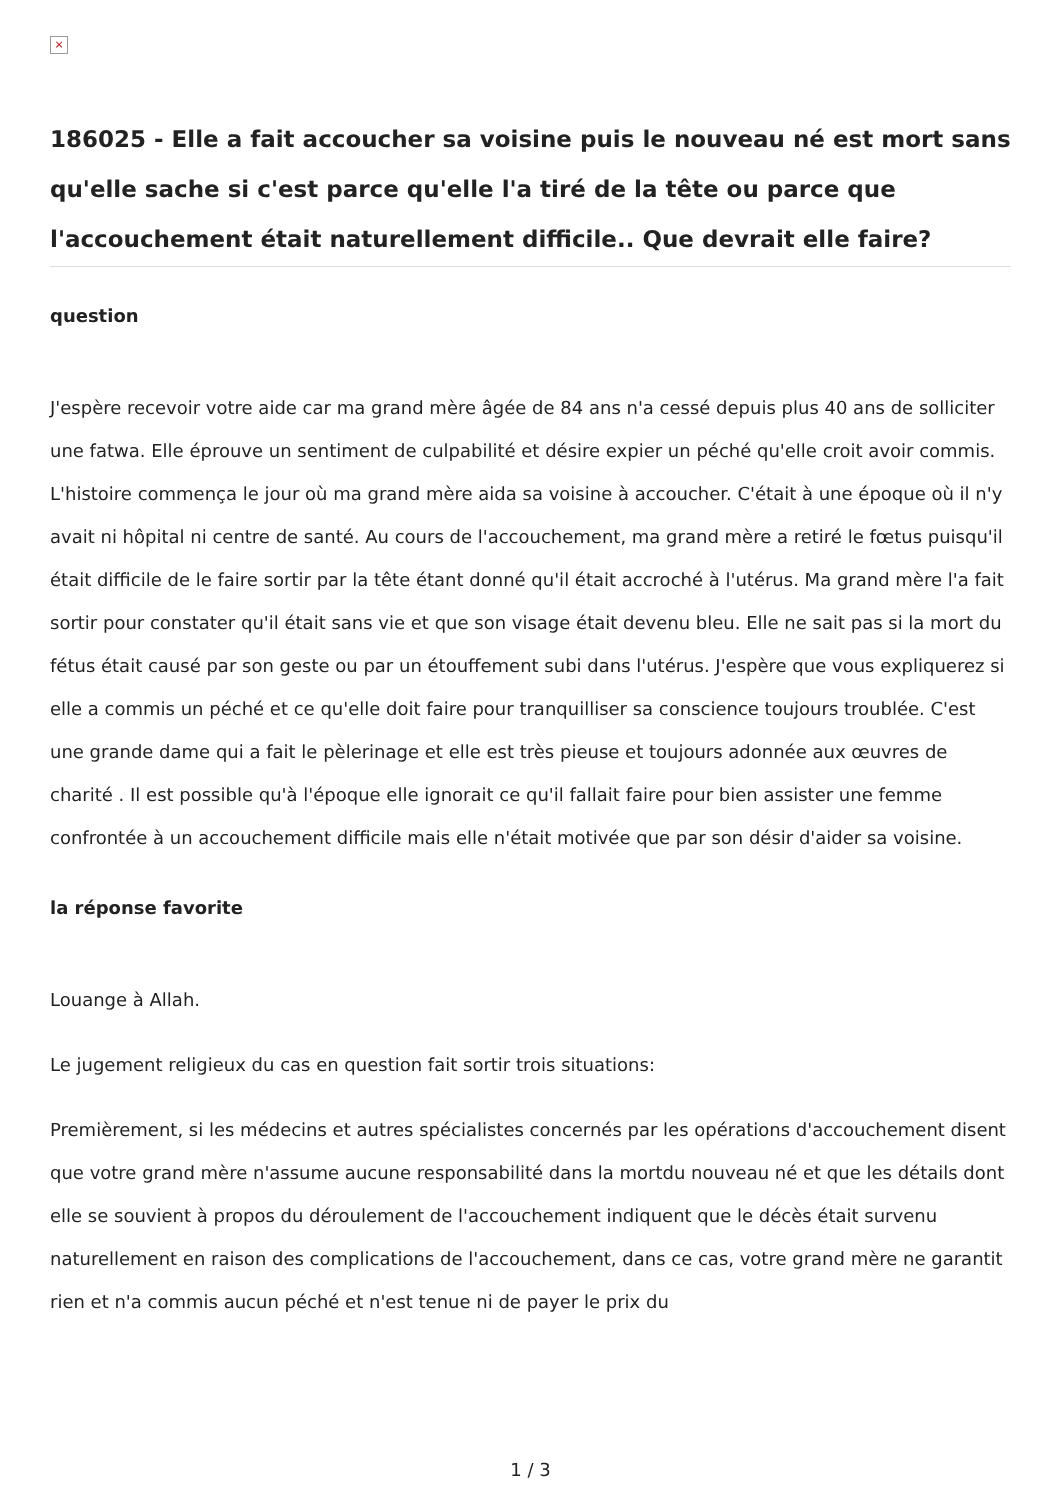×
186025 - Elle a fait accoucher sa voisine puis le nouveau né est mort sans qu'elle sache si c'est parce qu'elle l'a tiré de la tête ou parce que l'accouchement était naturellement difficile.. Que devrait elle faire?
question
J'espère recevoir votre aide car ma grand mère âgée de 84 ans n'a cessé depuis plus 40 ans de solliciter une fatwa. Elle éprouve un sentiment de culpabilité et désire expier un péché qu'elle croit avoir commis. L'histoire commença le jour où ma grand mère aida sa voisine à accoucher. C'était à une époque où il n'y avait ni hôpital ni centre de santé. Au cours de l'accouchement, ma grand mère a retiré le fœtus puisqu'il était difficile de le faire sortir par la tête étant donné qu'il était accroché à l'utérus. Ma grand mère l'a fait sortir pour constater qu'il était sans vie et que son visage était devenu bleu. Elle ne sait pas si la mort du fétus était causé par son geste ou par un étouffement subi dans l'utérus. J'espère que vous expliquerez si elle a commis un péché et ce qu'elle doit faire pour tranquilliser sa conscience toujours troublée. C'est une grande dame qui a fait le pèlerinage et elle est très pieuse et toujours adonnée aux œuvres de charité . Il est possible qu'à l'époque elle ignorait ce qu'il fallait faire pour bien assister une femme confrontée à un accouchement difficile mais elle n'était motivée que par son désir d'aider sa voisine.
la réponse favorite
Louange à Allah.
Le jugement religieux du cas en question fait sortir trois situations:
Premièrement, si les médecins et autres spécialistes concernés par les opérations d'accouchement disent que votre grand mère n'assume aucune responsabilité dans la mortdu nouveau né et que les détails dont elle se souvient à propos du déroulement de l'accouchement indiquent que le décès était survenu naturellement en raison des complications de l'accouchement, dans ce cas, votre grand mère ne garantit rien et n'a commis aucun péché et n'est tenue ni de payer le prix du
1 / 3